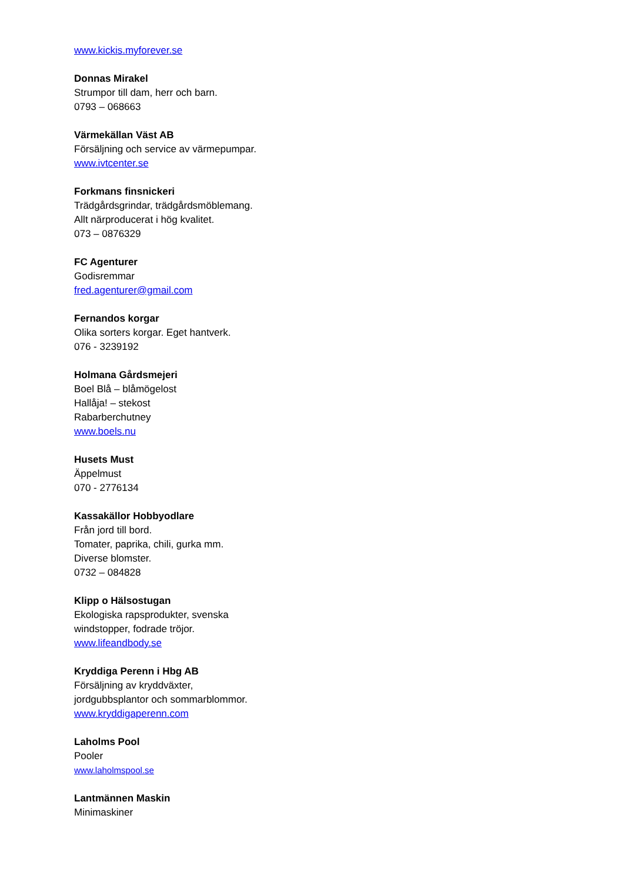www.kickis.myforever.se
Donnas Mirakel
Strumpor till dam, herr och barn.
0793 – 068663
Värmekällan Väst AB
Försäljning och service av värmepumpar.
www.ivtcenter.se
Forkmans finsnickeri
Trädgårdsgrindar, trädgårdsmöblemang.
Allt närproducerat i hög kvalitet.
073 – 0876329
FC Agenturer
Godisremmar
fred.agenturer@gmail.com
Fernandos korgar
Olika sorters korgar. Eget hantverk.
076 - 3239192
Holmana Gårdsmejeri
Boel Blå – blåmögelost
Hallåja! – stekost
Rabarberchutney
www.boels.nu
Husets Must
Äppelmust
070 - 2776134
Kassakällor Hobbyodlare
Från jord till bord.
Tomater, paprika, chili, gurka mm.
Diverse blomster.
0732 – 084828
Klipp o Hälsostugan
Ekologiska rapsprodukter, svenska
windstopper, fodrade tröjor.
www.lifeandbody.se
Kryddiga Perenn i Hbg AB
Försäljning av kryddväxter,
jordgubbsplantor och sommarblommor.
www.kryddigaperenn.com
Laholms Pool
Pooler
www.laholmspool.se
Lantmännen Maskin
Minimaskiner